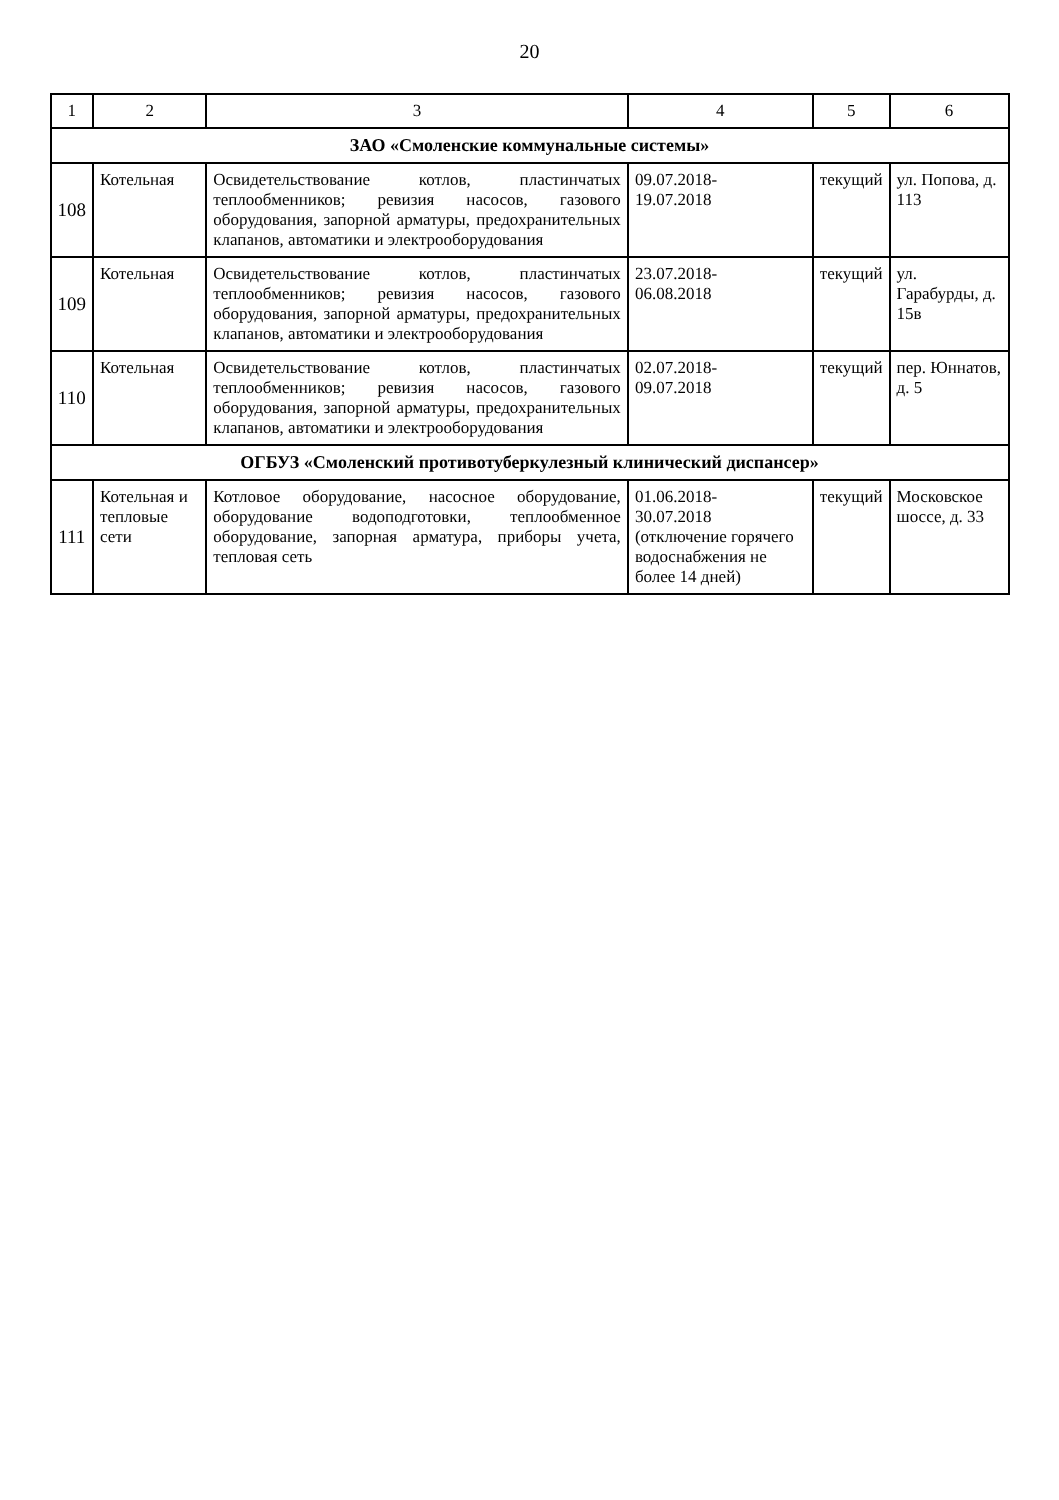20
| 1 | 2 | 3 | 4 | 5 | 6 |
| --- | --- | --- | --- | --- | --- |
| ЗАО «Смоленские коммунальные системы» | | | | | |
| 108 | Котельная | Освидетельствование котлов, пластинчатых теплообменников; ревизия насосов, газового оборудования, запорной арматуры, предохранительных клапанов, автоматики и электрооборудования | 09.07.2018- 19.07.2018 | текущий | ул. Попова, д. 113 |
| 109 | Котельная | Освидетельствование котлов, пластинчатых теплообменников; ревизия насосов, газового оборудования, запорной арматуры, предохранительных клапанов, автоматики и электрооборудования | 23.07.2018- 06.08.2018 | текущий | ул. Гарабурды, д. 15в |
| 110 | Котельная | Освидетельствование котлов, пластинчатых теплообменников; ревизия насосов, газового оборудования, запорной арматуры, предохранительных клапанов, автоматики и электрооборудования | 02.07.2018- 09.07.2018 | текущий | пер. Юннатов, д. 5 |
| ОГБУЗ «Смоленский противотуберкулезный клинический диспансер» | | | | | |
| 111 | Котельная и тепловые сети | Котловое оборудование, насосное оборудование, оборудование водоподготовки, теплообменное оборудование, запорная арматура, приборы учета, тепловая сеть | 01.06.2018- 30.07.2018 (отключение горячего водоснабжения не более 14 дней) | текущий | Московское шоссе, д. 33 |